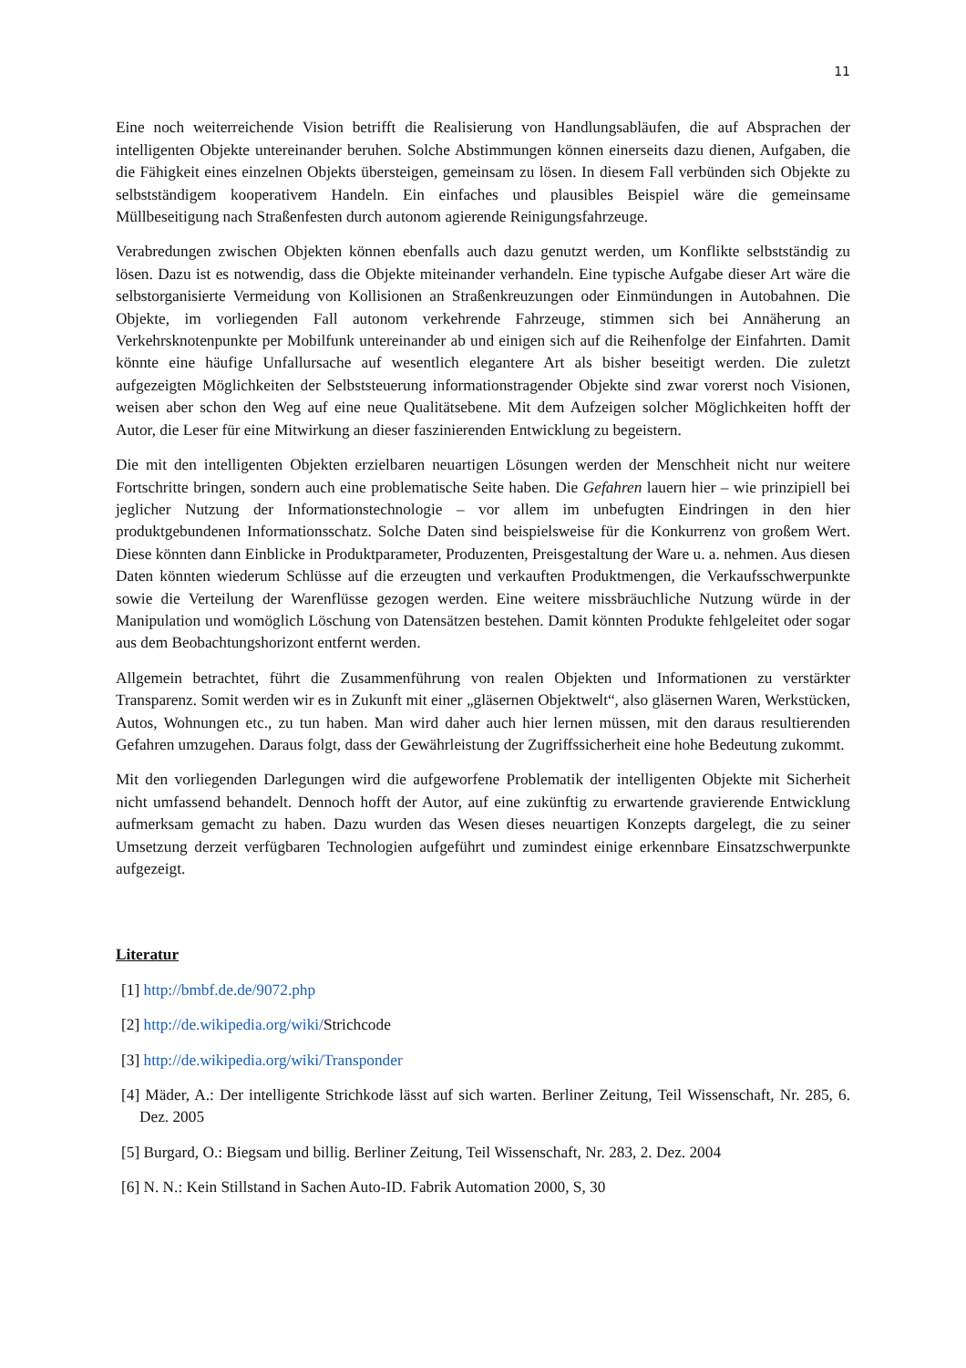11
Eine noch weiterreichende Vision betrifft die Realisierung von Handlungsabläufen, die auf Absprachen der intelligenten Objekte untereinander beruhen. Solche Abstimmungen können einerseits dazu dienen, Aufgaben, die die Fähigkeit eines einzelnen Objekts übersteigen, gemeinsam zu lösen. In diesem Fall verbünden sich Objekte zu selbstständigem kooperativem Handeln. Ein einfaches und plausibles Beispiel wäre die gemeinsame Müllbeseitigung nach Straßenfesten durch autonom agierende Reinigungsfahrzeuge.
Verabredungen zwischen Objekten können ebenfalls auch dazu genutzt werden, um Konflikte selbstständig zu lösen. Dazu ist es notwendig, dass die Objekte miteinander verhandeln. Eine typische Aufgabe dieser Art wäre die selbstorganisierte Vermeidung von Kollisionen an Straßenkreuzungen oder Einmündungen in Autobahnen. Die Objekte, im vorliegenden Fall autonom verkehrende Fahrzeuge, stimmen sich bei Annäherung an Verkehrsknotenpunkte per Mobilfunk untereinander ab und einigen sich auf die Reihenfolge der Einfahrten. Damit könnte eine häufige Unfallursache auf wesentlich elegantere Art als bisher beseitigt werden. Die zuletzt aufgezeigten Möglichkeiten der Selbststeuerung informationstragender Objekte sind zwar vorerst noch Visionen, weisen aber schon den Weg auf eine neue Qualitätsebene. Mit dem Aufzeigen solcher Möglichkeiten hofft der Autor, die Leser für eine Mitwirkung an dieser faszinierenden Entwicklung zu begeistern.
Die mit den intelligenten Objekten erzielbaren neuartigen Lösungen werden der Menschheit nicht nur weitere Fortschritte bringen, sondern auch eine problematische Seite haben. Die Gefahren lauern hier – wie prinzipiell bei jeglicher Nutzung der Informationstechnologie – vor allem im unbefugten Eindringen in den hier produktgebundenen Informationsschatz. Solche Daten sind beispielsweise für die Konkurrenz von großem Wert. Diese könnten dann Einblicke in Produktparameter, Produzenten, Preisgestaltung der Ware u. a. nehmen. Aus diesen Daten könnten wiederum Schlüsse auf die erzeugten und verkauften Produktmengen, die Verkaufsschwerpunkte sowie die Verteilung der Warenflüsse gezogen werden. Eine weitere missbräuchliche Nutzung würde in der Manipulation und womöglich Löschung von Datensätzen bestehen. Damit könnten Produkte fehlgeleitet oder sogar aus dem Beobachtungshorizont entfernt werden.
Allgemein betrachtet, führt die Zusammenführung von realen Objekten und Informationen zu verstärkter Transparenz. Somit werden wir es in Zukunft mit einer „gläsernen Objektwelt“, also gläsernen Waren, Werkstücken, Autos, Wohnungen etc., zu tun haben. Man wird daher auch hier lernen müssen, mit den daraus resultierenden Gefahren umzugehen. Daraus folgt, dass der Gewährleistung der Zugriffssicherheit eine hohe Bedeutung zukommt.
Mit den vorliegenden Darlegungen wird die aufgeworfene Problematik der intelligenten Objekte mit Sicherheit nicht umfassend behandelt. Dennoch hofft der Autor, auf eine zukünftig zu erwartende gravierende Entwicklung aufmerksam gemacht zu haben. Dazu wurden das Wesen dieses neuartigen Konzepts dargelegt, die zu seiner Umsetzung derzeit verfügbaren Technologien aufgeführt und zumindest einige erkennbare Einsatzschwerpunkte aufgezeigt.
Literatur
[1] http://bmbf.de.de/9072.php
[2] http://de.wikipedia.org/wiki/Strichcode
[3] http://de.wikipedia.org/wiki/Transponder
[4] Mäder, A.: Der intelligente Strichkode lässt auf sich warten. Berliner Zeitung, Teil Wissenschaft, Nr. 285, 6. Dez. 2005
[5] Burgard, O.: Biegsam und billig. Berliner Zeitung, Teil Wissenschaft, Nr. 283, 2. Dez. 2004
[6] N. N.: Kein Stillstand in Sachen Auto-ID. Fabrik Automation 2000, S, 30